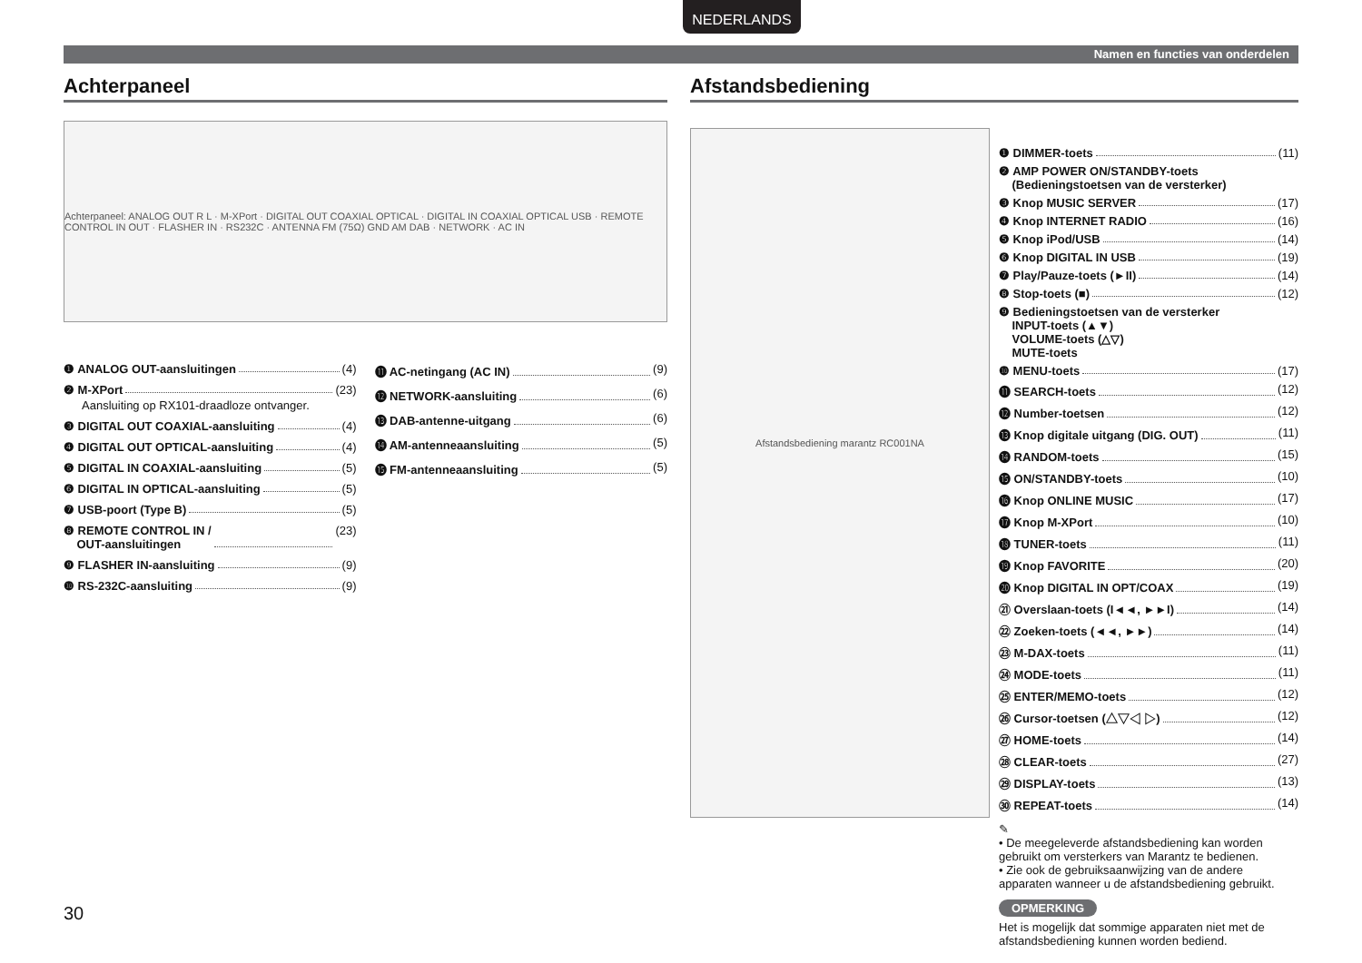NEDERLANDS
Namen en functies van onderdelen
Achterpaneel
Achterpaneel: ANALOG OUT R L · M-XPort · DIGITAL OUT COAXIAL OPTICAL · DIGITAL IN COAXIAL OPTICAL USB · REMOTE CONTROL IN OUT · FLASHER IN · RS232C · ANTENNA FM (75Ω) GND AM DAB · NETWORK · AC IN
❶ ANALOG OUT-aansluitingen (4)
❷ M-XPort (23)
Aansluiting op RX101-draadloze ontvanger.
❸ DIGITAL OUT COAXIAL-aansluiting (4)
❹ DIGITAL OUT OPTICAL-aansluiting (4)
❺ DIGITAL IN COAXIAL-aansluiting (5)
❻ DIGITAL IN OPTICAL-aansluiting (5)
❼ USB-poort (Type B) (5)
❽ REMOTE CONTROL IN /
OUT-aansluitingen (23)
❾ FLASHER IN-aansluiting (9)
❿ RS-232C-aansluiting (9)
⓫ AC-netingang (AC IN) (9)
⓬ NETWORK-aansluiting (6)
⓭ DAB-antenne-uitgang (6)
⓮ AM-antenneaansluiting (5)
⓯ FM-antenneaansluiting (5)
Afstandsbediening
Afstandsbediening marantz RC001NA
❶ DIMMER-toets (11)
❷ AMP POWER ON/STANDBY-toets
(Bedieningstoetsen van de versterker)
❸ Knop MUSIC SERVER (17)
❹ Knop INTERNET RADIO (16)
❺ Knop iPod/USB (14)
❻ Knop DIGITAL IN USB (19)
❼ Play/Pauze-toets (►II) (14)
❽ Stop-toets (■) (12)
❾ Bedieningstoetsen van de versterker
INPUT-toets (▲▼)
VOLUME-toets (△▽)
MUTE-toets
❿ MENU-toets (17)
⓫ SEARCH-toets (12)
⓬ Number-toetsen (12)
⓭ Knop digitale uitgang (DIG. OUT) (11)
⓮ RANDOM-toets (15)
⓯ ON/STANDBY-toets (10)
⓰ Knop ONLINE MUSIC (17)
⓱ Knop M-XPort (10)
⓲ TUNER-toets (11)
⓳ Knop FAVORITE (20)
⓴ Knop DIGITAL IN OPT/COAX (19)
㉑ Overslaan-toets (I◄◄, ►►I) (14)
㉒ Zoeken-toets (◄◄, ►►) (14)
㉓ M-DAX-toets (11)
㉔ MODE-toets (11)
㉕ ENTER/MEMO-toets (12)
㉖ Cursor-toetsen (△▽◁ ▷) (12)
㉗ HOME-toets (14)
㉘ CLEAR-toets (27)
㉙ DISPLAY-toets (13)
㉚ REPEAT-toets (14)
✎
• De meegeleverde afstandsbediening kan worden gebruikt om versterkers van Marantz te bedienen.
• Zie ook de gebruiksaanwijzing van de andere apparaten wanneer u de afstandsbediening gebruikt.
OPMERKING
Het is mogelijk dat sommige apparaten niet met de afstandsbediening kunnen worden bediend.
30